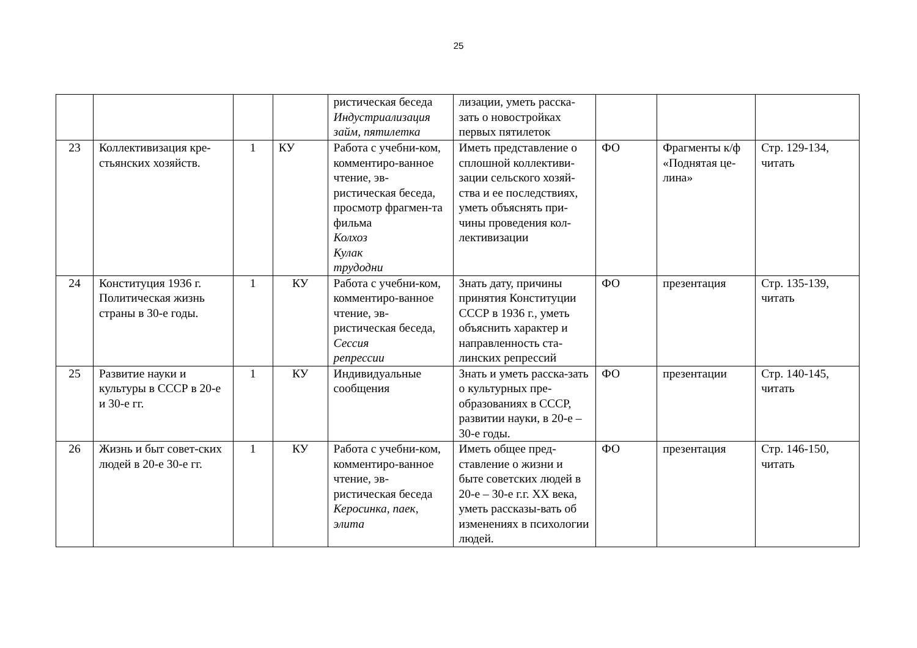25
| | | | | ристическая беседа Индустриализация займ, пятилетка | лизации, уметь расска-зать о новостройках первых пятилеток | | | |
| 23 | Коллективизация кре-стьянских хозяйств. | 1 | КУ | Работа с учебни-ком, комментиро-ванное чтение, эв-ристическая беседа, просмотр фрагмен-та фильма Колхоз Кулак трудодни | Иметь представление о сплошной коллективи-зации сельского хозяй-ства и ее последствиях, уметь объяснять при-чины проведения кол-лективизации | ФО | Фрагменты к/ф «Поднятая це-лина» | Стр. 129-134, читать |
| 24 | Конституция 1936 г. Политическая жизнь страны в 30-е годы. | 1 | КУ | Работа с учебни-ком, комментиро-ванное чтение, эв-ристическая беседа, Сессия репрессии | Знать дату, причины принятия Конституции СССР в 1936 г., уметь объяснить характер и направленность ста-линских репрессий | ФО | презентация | Стр. 135-139, читать |
| 25 | Развитие науки и культуры в СССР в 20-е и 30-е гг. | 1 | КУ | Индивидуальные сообщения | Знать и уметь расска-зать о культурных пре-образованиях в СССР, развитии науки, в 20-е – 30-е годы. | ФО | презентации | Стр. 140-145, читать |
| 26 | Жизнь и быт совет-ских людей в 20-е 30-е гг. | 1 | КУ | Работа с учебни-ком, комментиро-ванное чтение, эв-ристическая беседа Керосинка, паек, элита | Иметь общее пред-ставление о жизни и быте советских людей в 20-е – 30-е г.г. XX века, уметь рассказы-вать об изменениях в психологии людей. | ФО | презентация | Стр. 146-150, читать |